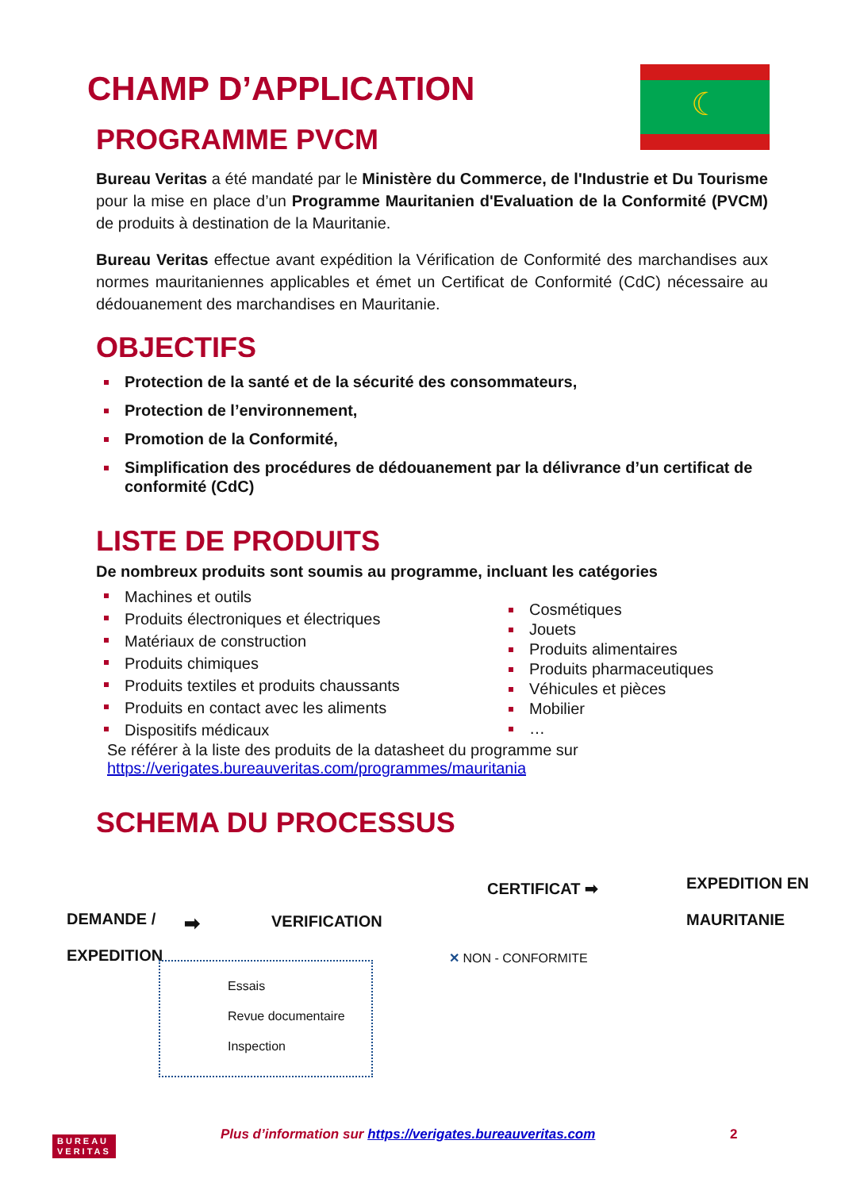CHAMP D’APPLICATION ☾
PROGRAMME PVCM
Bureau Veritas a été mandaté par le Ministère du Commerce, de l'Industrie et Du Tourisme pour la mise en place d’un Programme Mauritanien d'Evaluation de la Conformité (PVCM) de produits à destination de la Mauritanie.
Bureau Veritas effectue avant expédition la Vérification de Conformité des marchandises aux normes mauritaniennes applicables et émet un Certificat de Conformité (CdC) nécessaire au dédouanement des marchandises en Mauritanie.
OBJECTIFS
Protection de la santé et de la sécurité des consommateurs,
Protection de l’environnement,
Promotion de la Conformité,
Simplification des procédures de dédouanement par la délivrance d’un certificat de conformité (CdC)
LISTE DE PRODUITS
De nombreux produits sont soumis au programme, incluant les catégories
Machines et outils
Produits électroniques et électriques
Matériaux de construction
Produits chimiques
Produits textiles et produits chaussants
Produits en contact avec les aliments
Dispositifs médicaux
Cosmétiques
Jouets
Produits alimentaires
Produits pharmaceutiques
Véhicules et pièces
Mobilier
…
Se référer à la liste des produits de la datasheet du programme sur
https://verigates.bureauveritas.com/programmes/mauritania
SCHEMA DU PROCESSUS
DEMANDE /
EXPEDITION
➡ VERIFICATION
CERTIFICAT ➡
EXPEDITION EN
MAURITANIE
✕ NON - CONFORMITE
Essais
Revue documentaire
Inspection
BUREAU
VERITAS
Plus d’information sur https://verigates.bureauveritas.com
2